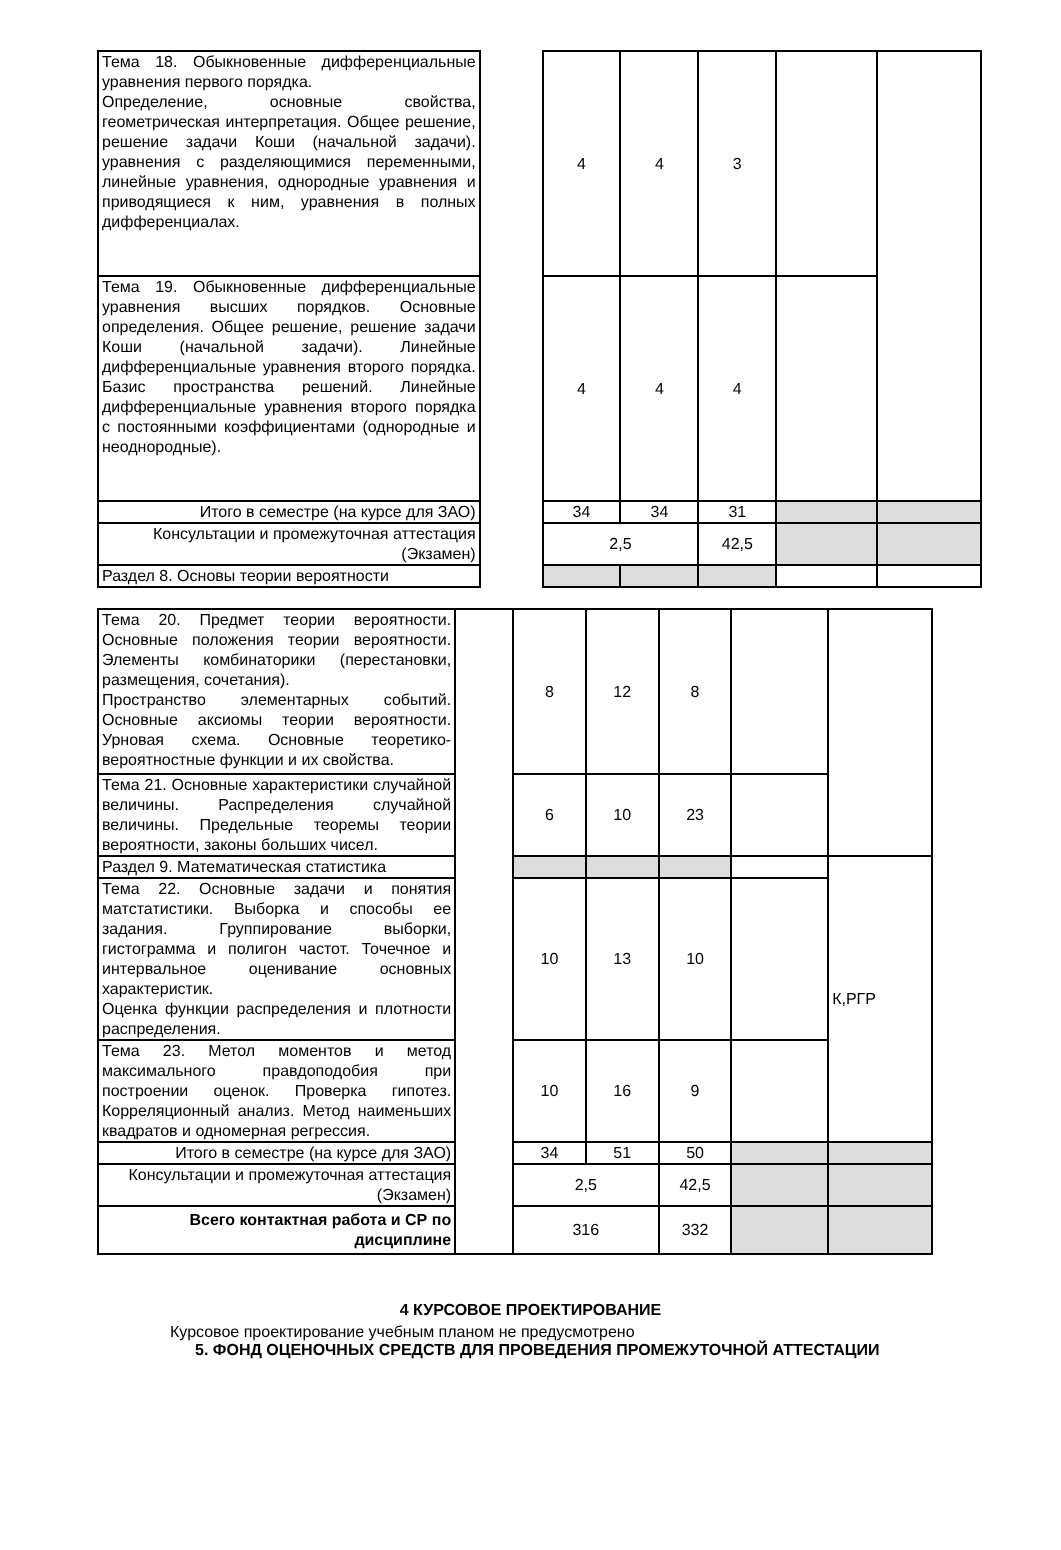| Тема 18. Обыкновенные дифференциальные уравнения первого порядка. Определение, основные свойства, геометрическая интерпретация. Общее решение, решение задачи Коши (начальной задачи). уравнения с разделяющимися переменными, линейные уравнения, однородные уравнения и приводящиеся к ним, уравнения в полных дифференциалах. | | 4 | 4 | 3 | | |
| Тема 19. Обыкновенные дифференциальные уравнения высших порядков. Основные определения. Общее решение, решение задачи Коши (начальной задачи). Линейные дифференциальные уравнения второго порядка. Базис пространства решений. Линейные дифференциальные уравнения второго порядка с постоянными коэффициентами (однородные и неоднородные). | | 4 | 4 | 4 | | |
| Итого в семестре (на курсе для ЗАО) | | 34 | 34 | 31 | | |
| Консультации и промежуточная аттестация (Экзамен) | | 2,5 | | 42,5 | | |
| Раздел 8. Основы теории вероятности | | | | | | |
| Тема 20. Предмет теории вероятности. Основные положения теории вероятности. Элементы комбинаторики (перестановки, размещения, сочетания). Пространство элементарных событий. Основные аксиомы теории вероятности. Урновая схема. Основные теоретико-вероятностные функции и их свойства. | | 8 | 12 | 8 | | |
| Тема 21. Основные характеристики случайной величины. Распределения случайной величины. Предельные теоремы теории вероятности, законы больших чисел. | | 6 | 10 | 23 | | |
| Раздел 9. Математическая статистика | | | | | | К,РГР |
| Тема 22. Основные задачи и понятия матстатистики. Выборка и способы ее задания. Группирование выборки, гистограмма и полигон частот. Точечное и интервальное оценивание основных характеристик. Оценка функции распределения и плотности распределения. | | 10 | 13 | 10 | | |
| Тема 23. Метол моментов и метод максимального правдоподобия при построении оценок. Проверка гипотез. Корреляционный анализ. Метод наименьших квадратов и одномерная регрессия. | | 10 | 16 | 9 | | |
| Итого в семестре (на курсе для ЗАО) | | 34 | 51 | 50 | | |
| Консультации и промежуточная аттестация (Экзамен) | | 2,5 | | 42,5 | | |
| Всего контактная работа и СР по дисциплине | | 316 | | 332 | | |
4 КУРСОВОЕ ПРОЕКТИРОВАНИЕ
Курсовое проектирование учебным планом не предусмотрено
5. ФОНД ОЦЕНОЧНЫХ СРЕДСТВ ДЛЯ ПРОВЕДЕНИЯ ПРОМЕЖУТОЧНОЙ АТТЕСТАЦИИ